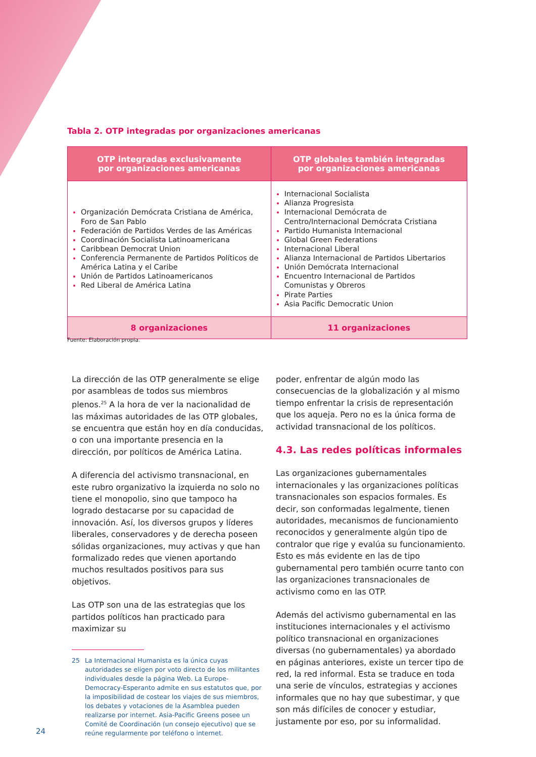Tabla 2. OTP integradas por organizaciones americanas
| OTP integradas exclusivamente por organizaciones americanas | OTP globales también integradas por organizaciones americanas |
| --- | --- |
| Organización Demócrata Cristiana de América, Foro de San Pablo Federación de Partidos Verdes de las Américas Coordinación Socialista Latinoamericana Caribbean Democrat Union Conferencia Permanente de Partidos Políticos de América Latina y el Caribe Unión de Partidos Latinoamericanos Red Liberal de América Latina | Internacional Socialista Alianza Progresista Internacional Demócrata de Centro/Internacional Demócrata Cristiana Partido Humanista Internacional Global Green Federations Internacional Liberal Alianza Internacional de Partidos Libertarios Unión Demócrata Internacional Encuentro Internacional de Partidos Comunistas y Obreros Pirate Parties Asia Pacific Democratic Union |
| 8 organizaciones | 11 organizaciones |
Fuente: Elaboración propia.
La dirección de las OTP generalmente se elige por asambleas de todos sus miembros plenos.<sup>25</sup> A la hora de ver la nacionalidad de las máximas autoridades de las OTP globales, se encuentra que están hoy en día conducidas, o con una importante presencia en la dirección, por políticos de América Latina.
A diferencia del activismo transnacional, en este rubro organizativo la izquierda no solo no tiene el monopolio, sino que tampoco ha logrado destacarse por su capacidad de innovación. Así, los diversos grupos y líderes liberales, conservadores y de derecha poseen sólidas organizaciones, muy activas y que han formalizado redes que vienen aportando muchos resultados positivos para sus objetivos.
Las OTP son una de las estrategias que los partidos políticos han practicado para maximizar su
25 La Internacional Humanista es la única cuyas autoridades se eligen por voto directo de los militantes individuales desde la página Web. La Europe-Democracy-Esperanto admite en sus estatutos que, por la imposibilidad de costear los viajes de sus miembros, los debates y votaciones de la Asamblea pueden realizarse por internet. Asia-Pacific Greens posee un Comité de Coordinación (un consejo ejecutivo) que se reúne regularmente por teléfono o internet.
poder, enfrentar de algún modo las consecuencias de la globalización y al mismo tiempo enfrentar la crisis de representación que los aqueja. Pero no es la única forma de actividad transnacional de los políticos.
4.3. Las redes políticas informales
Las organizaciones gubernamentales internacionales y las organizaciones políticas transnacionales son espacios formales. Es decir, son conformadas legalmente, tienen autoridades, mecanismos de funcionamiento reconocidos y generalmente algún tipo de contralor que rige y evalúa su funcionamiento. Esto es más evidente en las de tipo gubernamental pero también ocurre tanto con las organizaciones transnacionales de activismo como en las OTP.
Además del activismo gubernamental en las instituciones internacionales y el activismo político transnacional en organizaciones diversas (no gubernamentales) ya abordado en páginas anteriores, existe un tercer tipo de red, la red informal. Esta se traduce en toda una serie de vínculos, estrategias y acciones informales que no hay que subestimar, y que son más difíciles de conocer y estudiar, justamente por eso, por su informalidad.
24